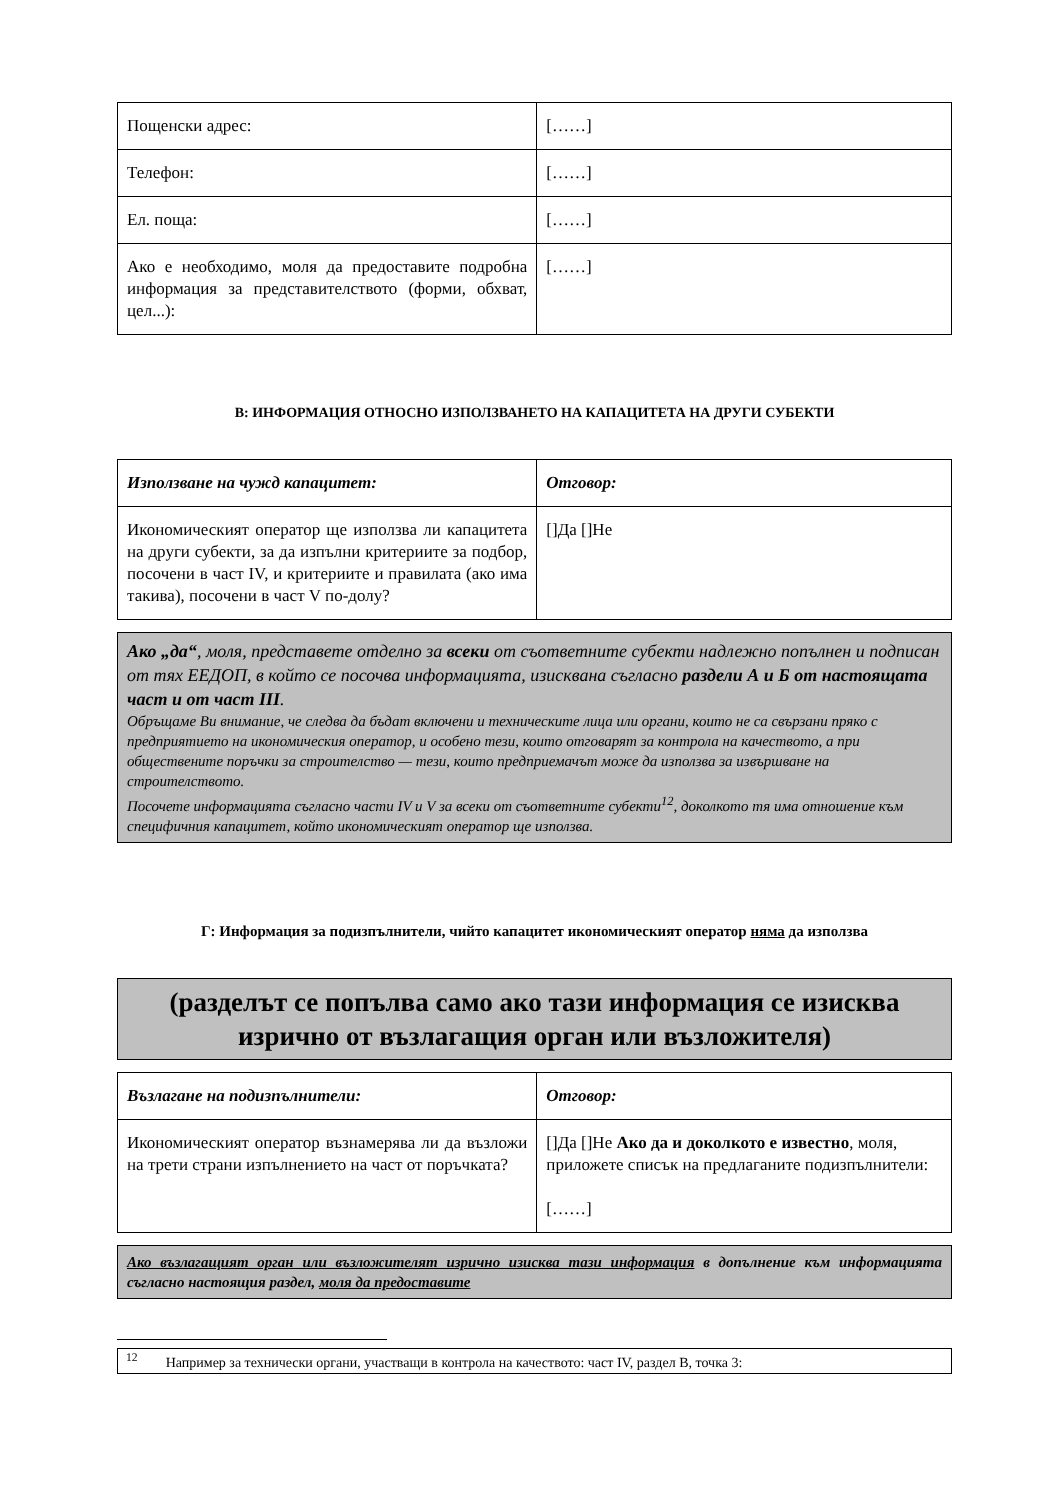| Пощенски адрес: | [……] |
| Телефон: | [……] |
| Ел. поща: | [……] |
| Ако е необходимо, моля да предоставите подробна информация за представителството (форми, обхват, цел...): | [……] |
В: ИНФОРМАЦИЯ ОТНОСНО ИЗПОЛЗВАНЕТО НА КАПАЦИТЕТА НА ДРУГИ СУБЕКТИ
| Използване на чужд капацитет: | Отговор: |
| Икономическият оператор ще използва ли капацитета на други субекти, за да изпълни критериите за подбор, посочени в част IV, и критериите и правилата (ако има такива), посочени в част V по-долу? | []Да []Не |
Ако „да“, моля, представете отделно за всеки от съответните субекти надлежно попълнен и подписан от тях ЕЕДОП, в който се посочва информацията, изисквана съгласно раздели А и Б от настоящата част и от част III.
Обръщаме Ви внимание, че следва да бъдат включени и техническите лица или органи, които не са свързани пряко с предприятието на икономическия оператор, и особено тези, които отговарят за контрола на качеството, а при обществените поръчки за строителство — тези, които предприемачът може да използва за извършване на строителството.
Посочете информацията съгласно части IV и V за всеки от съответните субекти<sup>12</sup>, доколкото тя има отношение към специфичния капацитет, който икономическият оператор ще използва.
Г: Информация за подизпълнители, чийто капацитет икономическият оператор няма да използва
(разделът се попълва само ако тази информация се изисква изрично от възлагащия орган или възложителя)
| Възлагане на подизпълнители: | Отговор: |
| Икономическият оператор възнамерява ли да възложи на трети страни изпълнението на част от поръчката? | []Да []Не Ако да и доколкото е известно , моля, приложете списък на предлаганите подизпълнители: [……] |
Ако възлагащият орган или възложителят изрично изисква тази информация в допълнение към информацията съгласно настоящия раздел, моля да предоставите
<sup>12</sup> Например за технически органи, участващи в контрола на качеството: част IV, раздел В, точка 3: